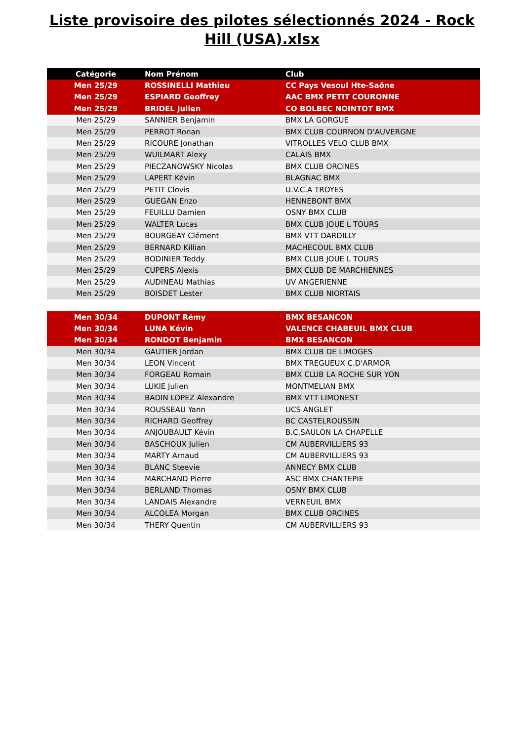Liste provisoire des pilotes sélectionnés 2024 - Rock Hill (USA).xlsx
| Catégorie | Nom Prénom | Club |
| --- | --- | --- |
| Men 25/29 | ROSSINELLI Mathieu | CC Pays Vesoul Hte-Saône |
| Men 25/29 | ESPIARD Geoffrey | AAC BMX PETIT COURONNE |
| Men 25/29 | BRIDEL Julien | CO BOLBEC NOINTOT BMX |
| Men 25/29 | SANNIER Benjamin | BMX LA GORGUE |
| Men 25/29 | PERROT Ronan | BMX CLUB COURNON D'AUVERGNE |
| Men 25/29 | RICOURE Jonathan | VITROLLES VELO CLUB BMX |
| Men 25/29 | WUILMART Alexy | CALAIS BMX |
| Men 25/29 | PIECZANOWSKY Nicolas | BMX CLUB ORCINES |
| Men 25/29 | LAPERT Kévin | BLAGNAC BMX |
| Men 25/29 | PETIT Clovis | U.V.C.A TROYES |
| Men 25/29 | GUEGAN Enzo | HENNEBONT BMX |
| Men 25/29 | FEUILLU Damien | OSNY BMX CLUB |
| Men 25/29 | WALTER Lucas | BMX CLUB JOUE L TOURS |
| Men 25/29 | BOURGEAY Clément | BMX VTT DARDILLY |
| Men 25/29 | BERNARD Killian | MACHECOUL BMX CLUB |
| Men 25/29 | BODINIER Teddy | BMX CLUB JOUE L TOURS |
| Men 25/29 | CUPERS Alexis | BMX CLUB DE MARCHIENNES |
| Men 25/29 | AUDINEAU Mathias | UV ANGERIENNE |
| Men 25/29 | BOISDET Lester | BMX CLUB NIORTAIS |
| Men 30/34 | DUPONT Rémy | BMX BESANCON |
| Men 30/34 | LUNA Kévin | VALENCE CHABEUIL BMX CLUB |
| Men 30/34 | RONDOT Benjamin | BMX BESANCON |
| Men 30/34 | GAUTIER Jordan | BMX CLUB DE LIMOGES |
| Men 30/34 | LEON Vincent | BMX TREGUEUX C.D'ARMOR |
| Men 30/34 | FORGEAU Romain | BMX CLUB LA ROCHE SUR YON |
| Men 30/34 | LUKIE Julien | MONTMELIAN BMX |
| Men 30/34 | BADIN LOPEZ Alexandre | BMX VTT LIMONEST |
| Men 30/34 | ROUSSEAU Yann | UCS ANGLET |
| Men 30/34 | RICHARD Geoffrey | BC CASTELROUSSIN |
| Men 30/34 | ANJOUBAULT Kévin | B.C.SAULON LA CHAPELLE |
| Men 30/34 | BASCHOUX Julien | CM AUBERVILLIERS 93 |
| Men 30/34 | MARTY Arnaud | CM AUBERVILLIERS 93 |
| Men 30/34 | BLANC Steevie | ANNECY BMX CLUB |
| Men 30/34 | MARCHAND Pierre | ASC BMX CHANTEPIE |
| Men 30/34 | BERLAND Thomas | OSNY BMX CLUB |
| Men 30/34 | LANDAIS Alexandre | VERNEUIL BMX |
| Men 30/34 | ALCOLEA Morgan | BMX CLUB ORCINES |
| Men 30/34 | THERY Quentin | CM AUBERVILLIERS 93 |